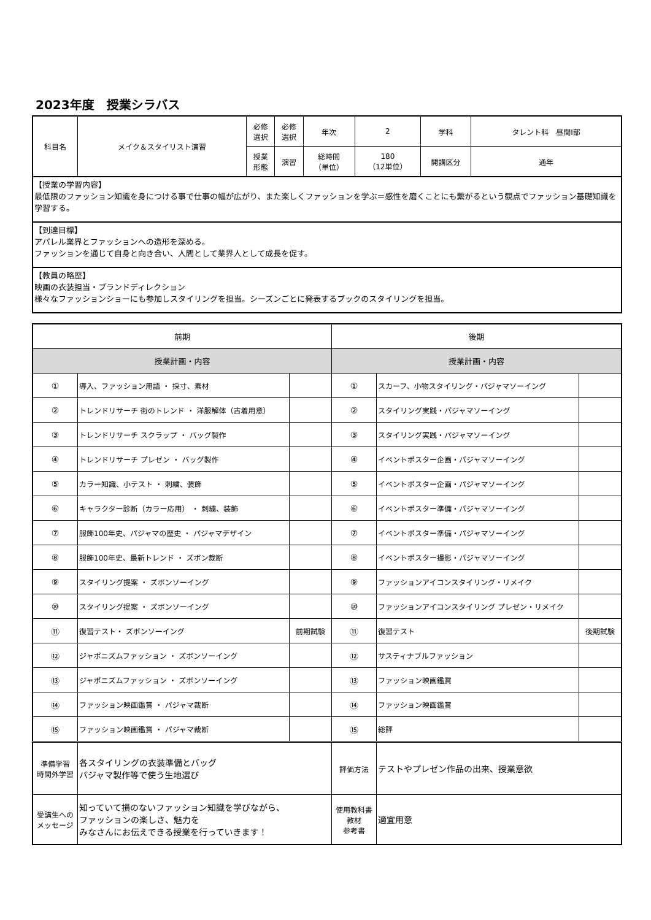2023年度　授業シラバス
| 科目名 | メイク＆スタイリスト演習 | 必修 選択 | 必修 選択 | 年次 | 2 | 学科 | タレント科 昼間Ⅰ部 |
| | | 授業 形態 | 演習 | 総時間 （単位） | 180 （12単位） | 開講区分 | 通年 |
| 【授業の学習内容】 最低限のファッション知識を身につける事で仕事の幅が広がり、また楽しくファッションを学ぶ＝感性を磨くことにも繋がるという観点でファッション基礎知識を学習する。 | | | | | | | |
| 【到達目標】 アパレル業界とファッションへの造形を深める。 ファッションを通じて自身と向き合い、人間として業界人として成長を促す。 | | | | | | | |
| 【教員の略歴】 映画の衣装担当・ブランドディレクション 様々なファッションショーにも参加しスタイリングを担当。シーズンごとに発表するブックのスタイリングを担当。 | | | | | | | |
| 前期 | | | 後期 | | |
| --- | --- | --- | --- | --- | --- |
| 授業計画・内容 | | | 授業計画・内容 | | |
| ① | 導入、ファッション用語 ・ 採寸、素材 | | ① | スカーフ、小物スタイリング・パジャマソーイング | |
| ② | トレンドリサーチ 街のトレンド ・ 洋服解体（古着用意） | | ② | スタイリング実践・パジャマソーイング | |
| ③ | トレンドリサーチ スクラップ ・ バッグ製作 | | ③ | スタイリング実践・パジャマソーイング | |
| ④ | トレンドリサーチ プレゼン ・ バッグ製作 | | ④ | イベントポスター企画・パジャマソーイング | |
| ⑤ | カラー知識、小テスト ・ 刺繍、装飾 | | ⑤ | イベントポスター企画・パジャマソーイング | |
| ⑥ | キャラクター診断（カラー応用） ・ 刺繍、装飾 | | ⑥ | イベントポスター準備・パジャマソーイング | |
| ⑦ | 服飾100年史、パジャマの歴史 ・ パジャマデザイン | | ⑦ | イベントポスター準備・パジャマソーイング | |
| ⑧ | 服飾100年史、最新トレンド ・ ズボン裁断 | | ⑧ | イベントポスター撮影・パジャマソーイング | |
| ⑨ | スタイリング提案 ・ ズボンソーイング | | ⑨ | ファッションアイコンスタイリング・リメイク | |
| ⑩ | スタイリング提案 ・ ズボンソーイング | | ⑩ | ファッションアイコンスタイリング プレゼン・リメイク | |
| ⑪ | 復習テスト・ ズボンソーイング | 前期試験 | ⑪ | 復習テスト | 後期試験 |
| ⑫ | ジャポニズムファッション ・ ズボンソーイング | | ⑫ | サスティナブルファッション | |
| ⑬ | ジャポニズムファッション ・ ズボンソーイング | | ⑬ | ファッション映画鑑賞 | |
| ⑭ | ファッション映画鑑賞 ・ パジャマ裁断 | | ⑭ | ファッション映画鑑賞 | |
| ⑮ | ファッション映画鑑賞 ・ パジャマ裁断 | | ⑮ | 総評 | |
| 準備学習 時間外学習 | 各スタイリングの衣装準備とバッグ パジャマ製作等で使う生地選び | | 評価方法 | テストやプレゼン作品の出来、授業意欲 | |
| 受講生への メッセージ | 知っていて損のないファッション知識を学びながら、 ファッションの楽しさ、魅力を みなさんにお伝えできる授業を行っていきます！ | | 使用教科書 教材 参考書 | 適宜用意 | |